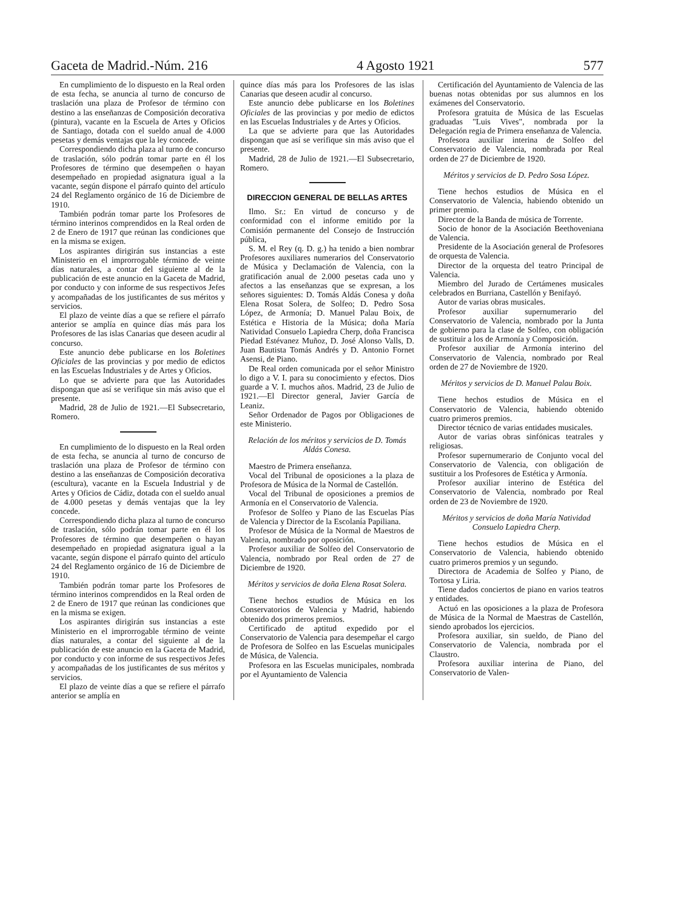Gaceta de Madrid.-Núm. 216 4 Agosto 1921 577
En cumplimiento de lo dispuesto en la Real orden de esta fecha, se anuncia al turno de concurso de traslación una plaza de Profesor de término con destino a las enseñanzas de Composición decorativa (pintura), vacante en la Escuela de Artes y Oficios de Santiago, dotada con el sueldo anual de 4.000 pesetas y demás ventajas que la ley concede.
Correspondiendo dicha plaza al turno de concurso de traslación, sólo podrán tomar parte en él los Profesores de término que desempeñen o hayan desempeñado en propiedad asignatura igual a la vacante, según dispone el párrafo quinto del artículo 24 del Reglamento orgánico de 16 de Diciembre de 1910.
También podrán tomar parte los Profesores de término interinos comprendidos en la Real orden de 2 de Enero de 1917 que reúnan las condiciones que en la misma se exigen.
Los aspirantes dirigirán sus instancias a este Ministerio en el improrrogable término de veinte días naturales, a contar del siguiente al de la publicación de este anuncio en la Gaceta de Madrid, por conducto y con informe de sus respectivos Jefes y acompañadas de los justificantes de sus méritos y servicios.
El plazo de veinte días a que se refiere el párrafo anterior se amplía en quince días más para los Profesores de las islas Canarias que deseen acudir al concurso.
Este anuncio debe publicarse en los Boletines Oficiales de las provincias y por medio de edictos en las Escuelas Industriales y de Artes y Oficios.
Lo que se advierte para que las Autoridades dispongan que así se verifique sin más aviso que el presente.
Madrid, 28 de Julio de 1921.—El Subsecretario, Romero.
En cumplimiento de lo dispuesto en la Real orden de esta fecha, se anuncia al turno de concurso de traslación una plaza de Profesor de término con destino a las enseñanzas de Composición decorativa (escultura), vacante en la Escuela Industrial y de Artes y Oficios de Cádiz, dotada con el sueldo anual de 4.000 pesetas y demás ventajas que la ley concede.
Correspondiendo dicha plaza al turno de concurso de traslación, sólo podrán tomar parte en él los Profesores de término que desempeñen o hayan desempeñado en propiedad asignatura igual a la vacante, según dispone el párrafo quinto del artículo 24 del Reglamento orgánico de 16 de Diciembre de 1910.
También podrán tomar parte los Profesores de término interinos comprendidos en la Real orden de 2 de Enero de 1917 que reúnan las condiciones que en la misma se exigen.
Los aspirantes dirigirán sus instancias a este Ministerio en el improrrogable término de veinte días naturales, a contar del siguiente al de la publicación de este anuncio en la Gaceta de Madrid, por conducto y con informe de sus respectivos Jefes y acompañadas de los justificantes de sus méritos y servicios.
El plazo de veinte días a que se refiere el párrafo anterior se amplía en
quince días más para los Profesores de las islas Canarias que deseen acudir al concurso.
Este anuncio debe publicarse en los Boletines Oficiales de las provincias y por medio de edictos en las Escuelas Industriales y de Artes y Oficios.
La que se advierte para que las Autoridades dispongan que así se verifique sin más aviso que el presente.
Madrid, 28 de Julio de 1921.—El Subsecretario, Romero.
DIRECCION GENERAL DE BELLAS ARTES
Ilmo. Sr.: En virtud de concurso y de conformidad con el informe emitido por la Comisión permanente del Consejo de Instrucción pública,
S. M. el Rey (q. D. g.) ha tenido a bien nombrar Profesores auxiliares numerarios del Conservatorio de Música y Declamación de Valencia, con la gratificación anual de 2.000 pesetas cada uno y afectos a las enseñanzas que se expresan, a los señores siguientes: D. Tomás Aldás Conesa y doña Elena Rosat Solera, de Solfeo; D. Pedro Sosa López, de Armonía; D. Manuel Palau Boix, de Estética e Historia de la Música; doña María Natividad Consuelo Lapiedra Cherp, doña Francisca Piedad Estévanez Muñoz, D. José Alonso Valls, D. Juan Bautista Tomás Andrés y D. Antonio Fornet Asensi, de Piano.
De Real orden comunicada por el señor Ministro lo digo a V. I. para su conocimiento y efectos. Dios guarde a V. I. muchos años. Madrid, 23 de Julio de 1921.—El Director general, Javier García de Leaniz.
Señor Ordenador de Pagos por Obligaciones de este Ministerio.
Relación de los méritos y servicios de D. Tomás Aldás Conesa.
Maestro de Primera enseñanza.
Vocal del Tribunal de oposiciones a la plaza de Profesora de Música de la Normal de Castellón.
Vocal del Tribunal de oposiciones a premios de Armonía en el Conservatorio de Valencia.
Profesor de Solfeo y Piano de las Escuelas Pías de Valencia y Director de la Escolanía Papiliana.
Profesor de Música de la Normal de Maestros de Valencia, nombrado por oposición.
Profesor auxiliar de Solfeo del Conservatorio de Valencia, nombrado por Real orden de 27 de Diciembre de 1920.
Méritos y servicios de doña Elena Rosat Solera.
Tiene hechos estudios de Música en los Conservatorios de Valencia y Madrid, habiendo obtenido dos primeros premios.
Certificado de aptitud expedido por el Conservatorio de Valencia para desempeñar el cargo de Profesora de Solfeo en las Escuelas municipales de Música, de Valencia.
Profesora en las Escuelas municipales, nombrada por el Ayuntamiento de Valencia
Certificación del Ayuntamiento de Valencia de las buenas notas obtenidas por sus alumnos en los exámenes del Conservatorio.
Profesora gratuita de Música de las Escuelas graduadas "Luis Vives", nombrada por la Delegación regia de Primera enseñanza de Valencia.
Profesora auxiliar interina de Solfeo del Conservatorio de Valencia, nombrada por Real orden de 27 de Diciembre de 1920.
Méritos y servicios de D. Pedro Sosa López.
Tiene hechos estudios de Música en el Conservatorio de Valencia, habiendo obtenido un primer premio.
Director de la Banda de música de Torrente.
Socio de honor de la Asociación Beethoveniana de Valencia.
Presidente de la Asociación general de Profesores de orquesta de Valencia.
Director de la orquesta del teatro Principal de Valencia.
Miembro del Jurado de Certámenes musicales celebrados en Burriana, Castellón y Benifayó.
Autor de varias obras musicales.
Profesor auxiliar supernumerario del Conservatorio de Valencia, nombrado por la Junta de gobierno para la clase de Solfeo, con obligación de sustituir a los de Armonía y Composición.
Profesor auxiliar de Armonía interino del Conservatorio de Valencia, nombrado por Real orden de 27 de Noviembre de 1920.
Méritos y servicios de D. Manuel Palau Boix.
Tiene hechos estudios de Música en el Conservatorio de Valencia, habiendo obtenido cuatro primeros premios.
Director técnico de varias entidades musicales.
Autor de varias obras sinfónicas teatrales y religiosas.
Profesor supernumerario de Conjunto vocal del Conservatorio de Valencia, con obligación de sustituir a los Profesores de Estética y Armonía.
Profesor auxiliar interino de Estética del Conservatorio de Valencia, nombrado por Real orden de 23 de Noviembre de 1920.
Méritos y servicios de doña María Natividad Consuelo Lapiedra Cherp.
Tiene hechos estudios de Música en el Conservatorio de Valencia, habiendo obtenido cuatro primeros premios y un segundo.
Directora de Academia de Solfeo y Piano, de Tortosa y Liria.
Tiene dados conciertos de piano en varios teatros y entidades.
Actuó en las oposiciones a la plaza de Profesora de Música de la Normal de Maestras de Castellón, siendo aprobados los ejercicios.
Profesora auxiliar, sin sueldo, de Piano del Conservatorio de Valencia, nombrada por el Claustro.
Profesora auxiliar interina de Piano, del Conservatorio de Valen-